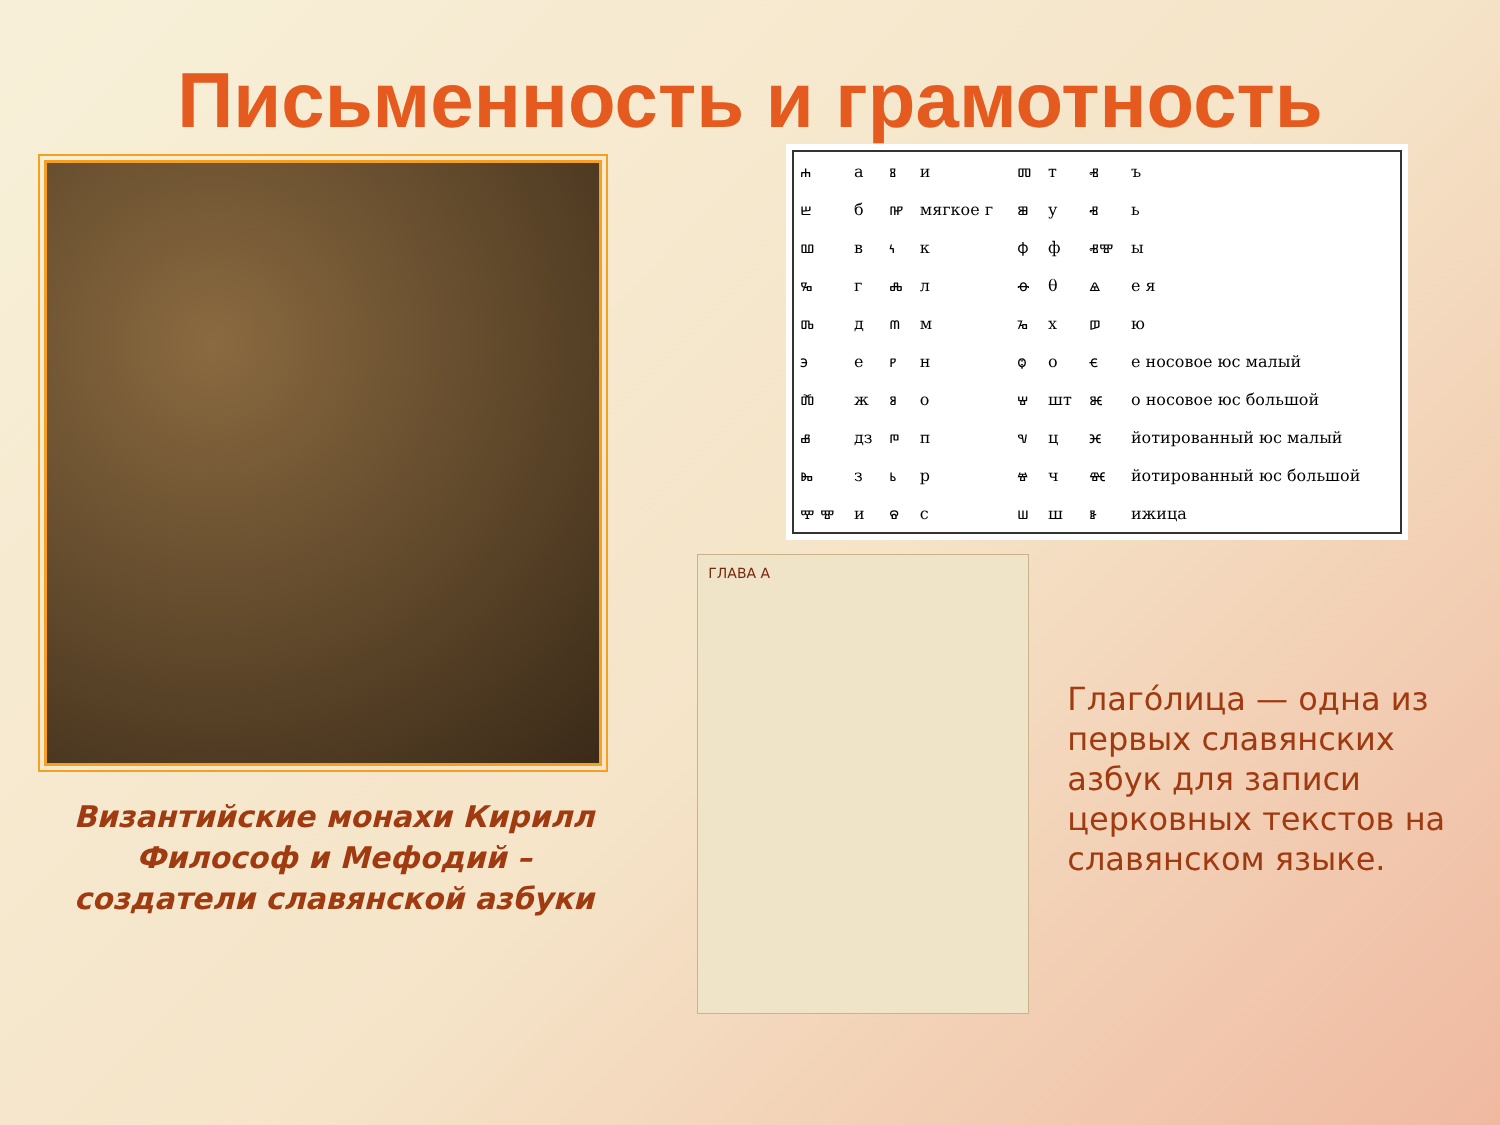Письменность и грамотность
Византийские монахи Кирилл Философ и Мефодий – создатели славянской азбуки
| ⰰ | а | ⰻ | и | ⱅ | т | ⱏ | ъ |
| ⰱ | б | ⰼ | мягкое г | ⱆ | у | ⱐ | ь |
| ⰲ | в | ⰽ | к | ⱇ | ф | ⱏⰺ | ы |
| ⰳ | г | ⰾ | л | ⱚ | θ | ⱑ | е я |
| ⰴ | д | ⰿ | м | ⱈ | х | ⱓ | ю |
| ⰵ | е | ⱀ | н | ⱉ | о | ⱔ | е носовое юс малый |
| ⰶ | ж | ⱁ | о | ⱋ | шт | ⱘ | о носовое юс большой |
| ⰷ | дз | ⱂ | п | ⱌ | ц | ⱗ | йотированный юс малый |
| ⰸ | з | ⱃ | р | ⱍ | ч | ⱙ | йотированный юс большой |
| ⰹ ⰺ | и | ⱄ | с | ⱎ | ш | ⱛ | ижица |
ГЛАВА А
Глаго́лица — одна из первых славянских азбук для записи церковных текстов на славянском языке.